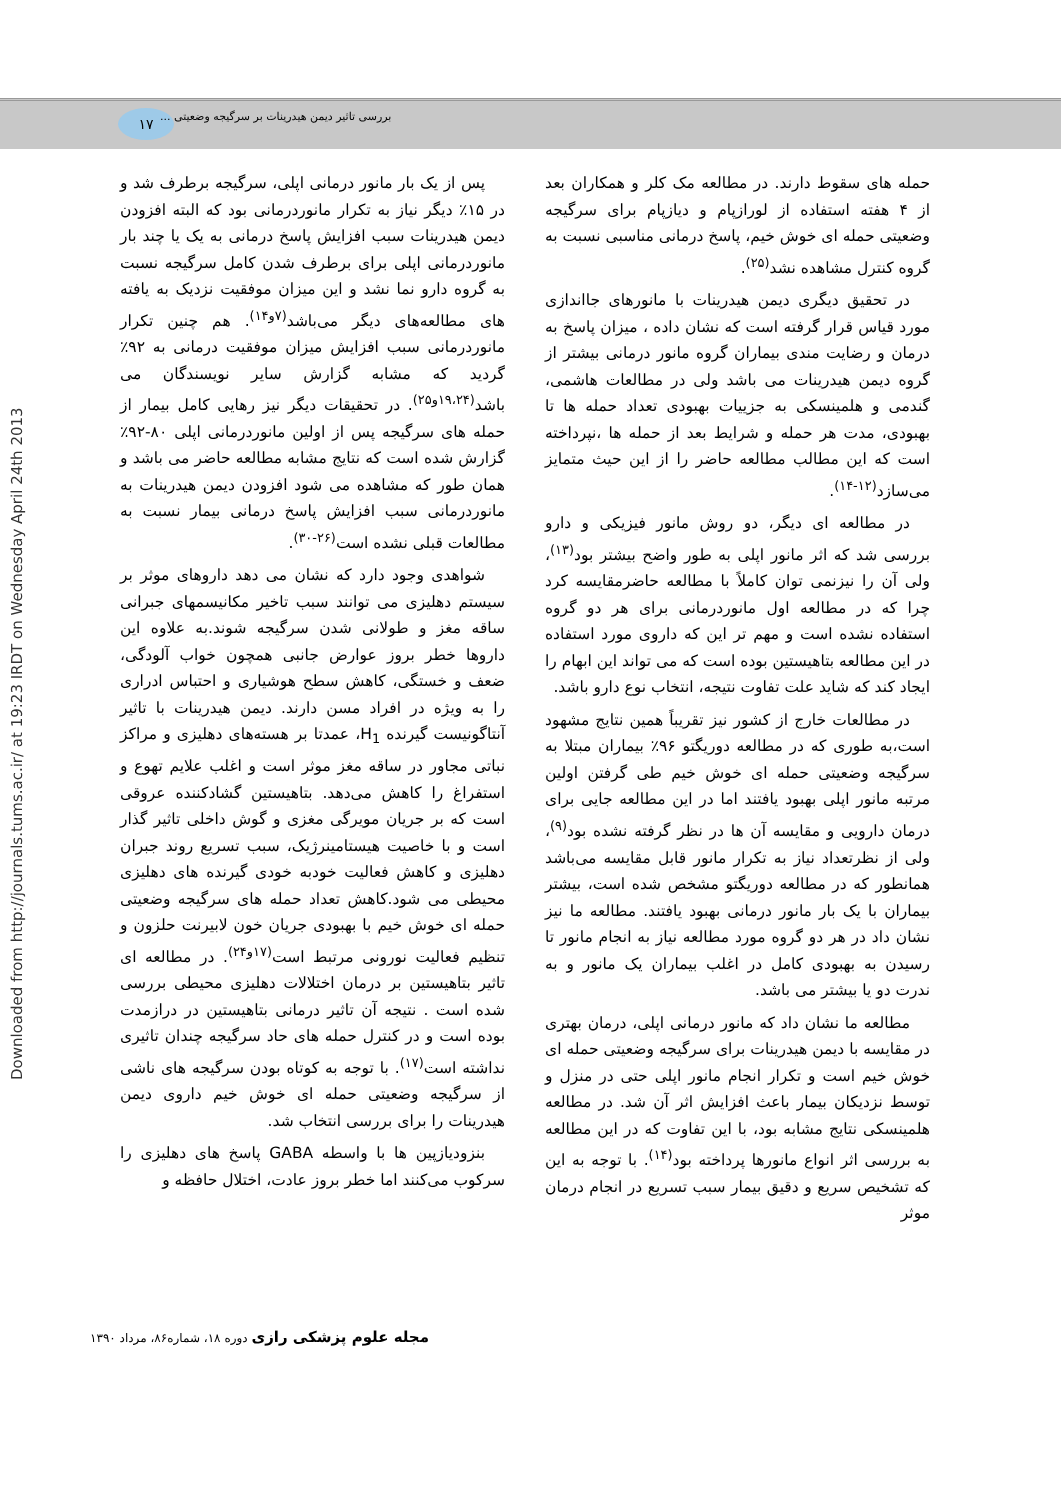۱۷
بررسی تاثیر دیمن هیدرینات بر سرگیجه وضعیتی ...
Downloaded from http://journals.tums.ac.ir/ at 19:23 IRDT on Wednesday April 24th 2013
پس از یک بار مانور درمانی اپلی، سرگیجه برطرف شد و در ۱۵٪ دیگر نیاز به تکرار مانوردرمانی بود که البته افزودن دیمن هیدرینات سبب افزایش پاسخ درمانی به یک یا چند بار مانوردرمانی اپلی برای برطرف شدن کامل سرگیجه نسبت به گروه دارو نما نشد و این میزان موفقیت نزدیک به یافته های مطالعه‌های دیگر می‌باشد<sup>(۷و۱۴)</sup>. هم چنین تکرار مانوردرمانی سبب افزایش میزان موفقیت درمانی به ۹۲٪ گردید که مشابه گزارش سایر نویسندگان می باشد<sup>(۱۹،۲۴و۲۵)</sup>. در تحقیقات دیگر نیز رهایی کامل بیمار از حمله های سرگیجه پس از اولین مانوردرمانی اپلی ۸۰-۹۲٪ گزارش شده است که نتایج مشابه مطالعه حاضر می باشد و همان طور که مشاهده می شود افزودن دیمن هیدرینات به مانوردرمانی سبب افزایش پاسخ درمانی بیمار نسبت به مطالعات قبلی نشده است<sup>(۲۶-۳۰)</sup>.
شواهدی وجود دارد که نشان می دهد داروهای موثر بر سیستم دهلیزی می توانند سبب تاخیر مکانیسمهای جبرانی ساقه مغز و طولانی شدن سرگیجه شوند.به علاوه این داروها خطر بروز عوارض جانبی همچون خواب آلودگی، ضعف و خستگی، کاهش سطح هوشیاری و احتباس ادراری را به ویژه در افراد مسن دارند. دیمن هیدرینات با تاثیر آنتاگونیست گیرنده H<sub>1</sub>، عمدتا بر هسته‌های دهلیزی و مراکز نباتی مجاور در ساقه مغز موثر است و اغلب علایم تهوع و استفراغ را کاهش می‌دهد. بتاهیستین گشادکننده عروقی است که بر جریان مویرگی مغزی و گوش داخلی تاثیر گذار است و با خاصیت هیستامینرژیک، سبب تسریع روند جبران دهلیزی و کاهش فعالیت خودبه خودی گیرنده های دهلیزی محیطی می شود.کاهش تعداد حمله های سرگیجه وضعیتی حمله ای خوش خیم با بهبودی جریان خون لابیرنت حلزون و تنظیم فعالیت نورونی مرتبط است<sup>(۱۷و۲۴)</sup>. در مطالعه ای تاثیر بتاهیستین بر درمان اختلالات دهلیزی محیطی بررسی شده است . نتیجه آن تاثیر درمانی بتاهیستین در درازمدت بوده است و در کنترل حمله های حاد سرگیجه چندان تاثیری نداشته است<sup>(۱۷)</sup>. با توجه به کوتاه بودن سرگیجه های ناشی از سرگیجه وضعیتی حمله ای خوش خیم داروی دیمن هیدرینات را برای بررسی انتخاب شد.
بنزودیازپین ها با واسطه GABA پاسخ های دهلیزی را سرکوب می‌کنند اما خطر بروز عادت، اختلال حافظه و
حمله های سقوط دارند. در مطالعه مک کلر و همکاران بعد از ۴ هفته استفاده از لورازپام و دیازپام برای سرگیجه وضعیتی حمله ای خوش خیم، پاسخ درمانی مناسبی نسبت به گروه کنترل مشاهده نشد<sup>(۲۵)</sup>.
در تحقیق دیگری دیمن هیدرینات با مانورهای جااندازی مورد قیاس قرار گرفته است که نشان داده ، میزان پاسخ به درمان و رضایت مندی بیماران گروه مانور درمانی بیشتر از گروه دیمن هیدرینات می باشد ولی در مطالعات هاشمی، گندمی و هلمینسکی به جزییات بهبودی تعداد حمله ها تا بهبودی، مدت هر حمله و شرایط بعد از حمله ها ،نپرداخته است که این مطالب مطالعه حاضر را از این حیث متمایز می‌سازد<sup>(۱۲-۱۴)</sup>.
در مطالعه ای دیگر، دو روش مانور فیزیکی و دارو بررسی شد که اثر مانور اپلی به طور واضح بیشتر بود<sup>(۱۳)</sup>، ولی آن را نیزنمی توان کاملاً با مطالعه حاضرمقایسه کرد چرا که در مطالعه اول مانوردرمانی برای هر دو گروه استفاده نشده است و مهم تر این که داروی مورد استفاده در این مطالعه بتاهیستین بوده است که می تواند این ابهام را ایجاد کند که شاید علت تفاوت نتیجه، انتخاب نوع دارو باشد.
در مطالعات خارج از کشور نیز تقریباً همین نتایج مشهود است،به طوری که در مطالعه دوریگتو ۹۶٪ بیماران مبتلا به سرگیجه وضعیتی حمله ای خوش خیم طی گرفتن اولین مرتبه مانور اپلی بهبود یافتند اما در این مطالعه جایی برای درمان دارویی و مقایسه آن ها در نظر گرفته نشده بود<sup>(۹)</sup>، ولی از نظرتعداد نیاز به تکرار مانور قابل مقایسه می‌باشد همانطور که در مطالعه دوریگتو مشخص شده است، بیشتر بیماران با یک بار مانور درمانی بهبود یافتند. مطالعه ما نیز نشان داد در هر دو گروه مورد مطالعه نیاز به انجام مانور تا رسیدن به بهبودی کامل در اغلب بیماران یک مانور و به ندرت دو یا بیشتر می باشد.
مطالعه ما نشان داد که مانور درمانی اپلی، درمان بهتری در مقایسه با دیمن هیدرینات برای سرگیجه وضعیتی حمله ای خوش خیم است و تکرار انجام مانور اپلی حتی در منزل و توسط نزدیکان بیمار باعث افزایش اثر آن شد. در مطالعه هلمینسکی نتایج مشابه بود، با این تفاوت که در این مطالعه به بررسی اثر انواع مانورها پرداخته بود<sup>(۱۴)</sup>. با توجه به این که تشخیص سریع و دقیق بیمار سبب تسریع در انجام درمان موثر
مجله علوم پزشکی رازی دوره ۱۸، شماره۸۶، مرداد ۱۳۹۰